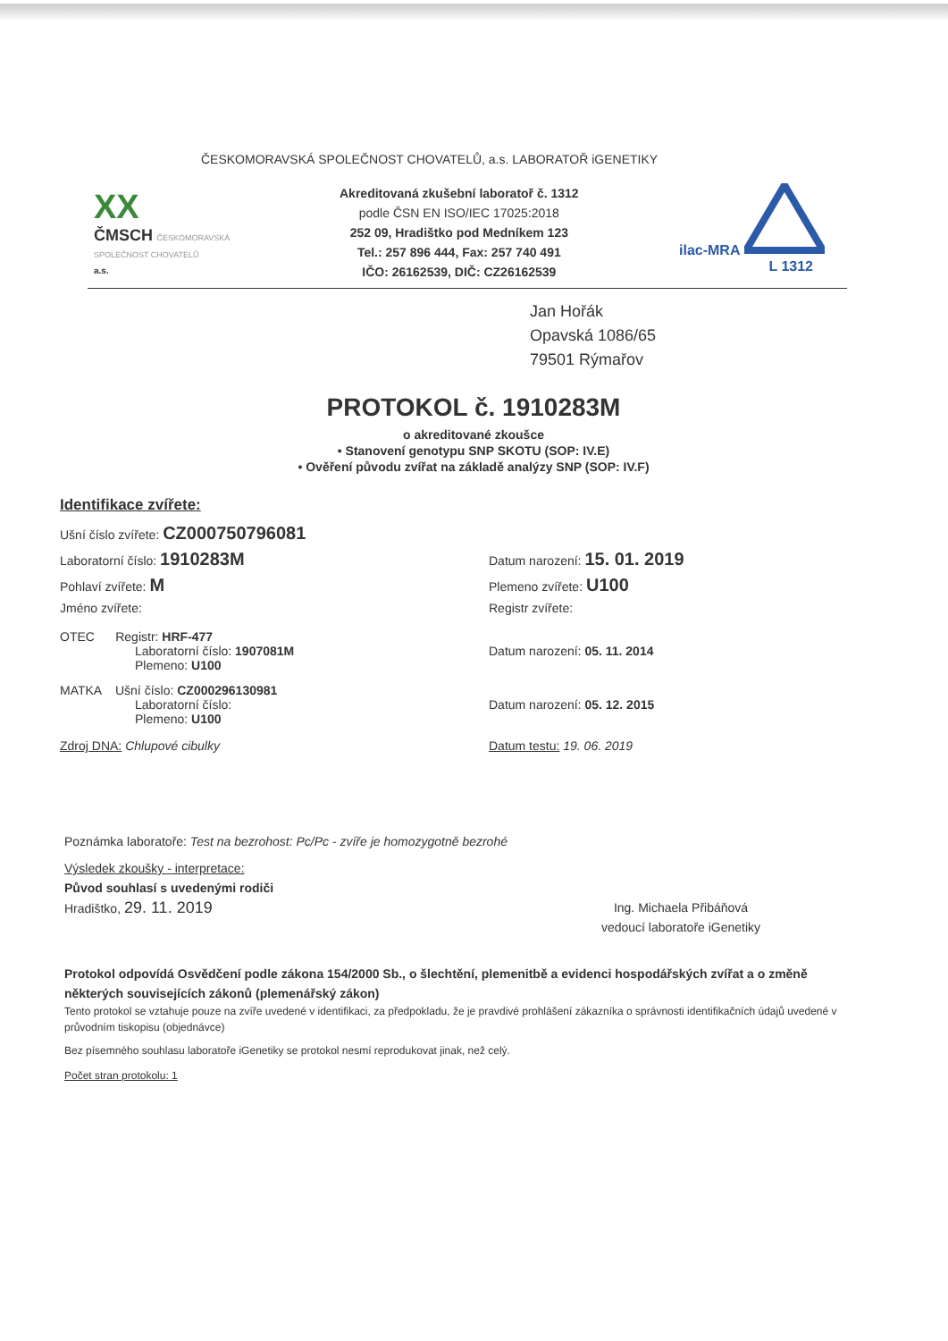ČESKOMORAVSKÁ SPOLEČNOST CHOVATELŮ, a.s. LABORATOŘ iGENETIKY
XX
ČMSCH ČESKOMORAVSKÁ SPOLEČNOST CHOVATELŮ
a.s.
Akreditovaná zkušební laboratoř č. 1312
podle ČSN EN ISO/IEC 17025:2018
252 09, Hradištko pod Medníkem 123
Tel.: 257 896 444, Fax: 257 740 491
IČO: 26162539, DIČ: CZ26162539
ilac-MRA
L 1312
Jan Hořák
Opavská 1086/65
79501 Rýmařov
PROTOKOL č. 1910283M
o akreditované zkoušce
• Stanovení genotypu SNP SKOTU (SOP: IV.E)
• Ověření původu zvířat na základě analýzy SNP (SOP: IV.F)
Identifikace zvířete:
Ušní číslo zvířete: CZ000750796081
Laboratorní číslo: 1910283M
Datum narození: 15. 01. 2019
Pohlaví zvířete: M
Plemeno zvířete: U100
Jméno zvířete: Registr zvířete:
OTEC Registr: HRF-477
Laboratorní číslo: 1907081M
Plemeno: U100
Datum narození: 05. 11. 2014
MATKA Ušní číslo: CZ000296130981
Laboratorní číslo:
Plemeno: U100
Datum narození: 05. 12. 2015
Zdroj DNA: Chlupové cibulky Datum testu: 19. 06. 2019
Poznámka laboratoře: Test na bezrohost: Pc/Pc - zvíře je homozygotně bezrohé
Výsledek zkoušky - interpretace:
Původ souhlasí s uvedenými rodiči
Hradištko, 29. 11. 2019
Ing. Michaela Přibáňová
vedoucí laboratoře iGenetiky
Protokol odpovídá Osvědčení podle zákona 154/2000 Sb., o šlechtění, plemenitbě a evidenci hospodářských zvířat a o změně některých souvisejících zákonů (plemenářský zákon)
Tento protokol se vztahuje pouze na zvíře uvedené v identifikaci, za předpokladu, že je pravdivé prohlášení zákazníka o správnosti identifikačních údajů uvedené v průvodním tiskopisu (objednávce)
Bez písemného souhlasu laboratoře iGenetiky se protokol nesmí reprodukovat jinak, než celý.
Počet stran protokolu: 1